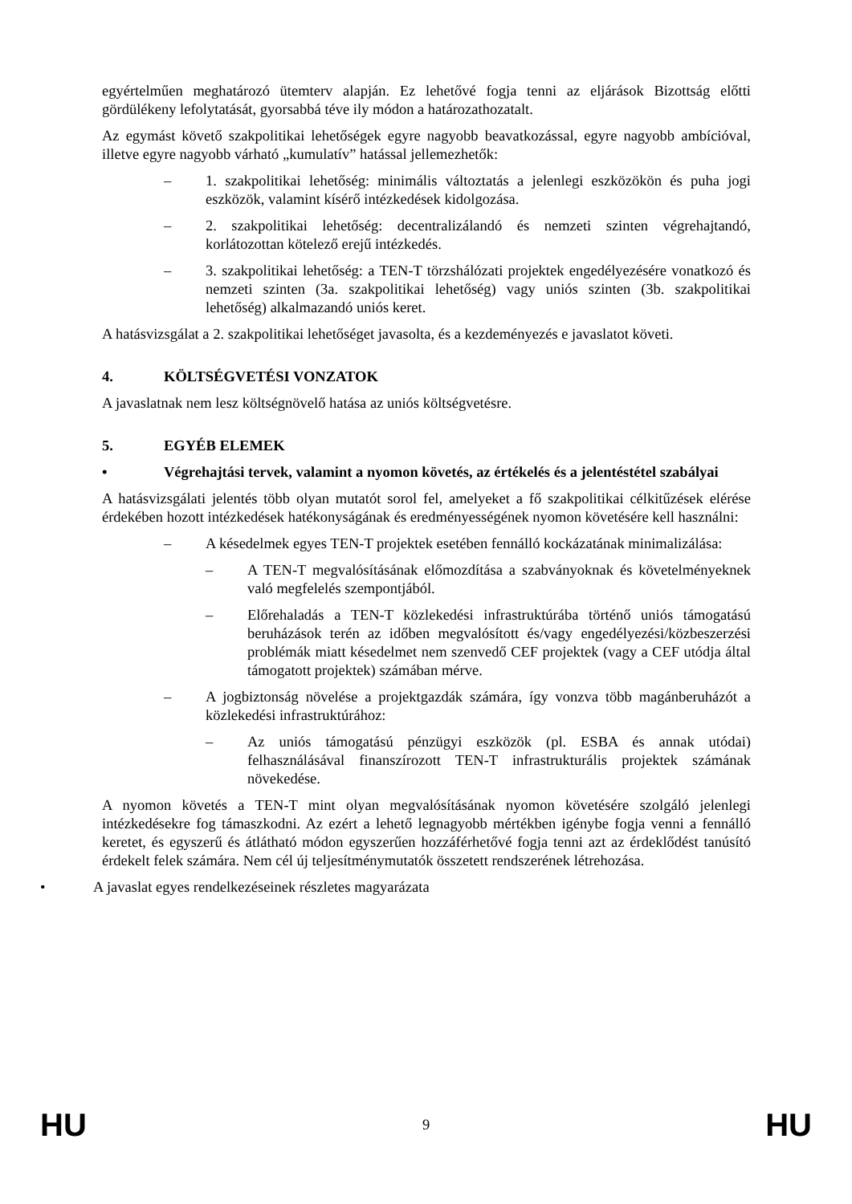egyértelműen meghatározó ütemterv alapján. Ez lehetővé fogja tenni az eljárások Bizottság előtti gördülékeny lefolytatását, gyorsabbá téve ily módon a határozathozatalt.
Az egymást követő szakpolitikai lehetőségek egyre nagyobb beavatkozással, egyre nagyobb ambícióval, illetve egyre nagyobb várható „kumulatív” hatással jellemezhetők:
– 1. szakpolitikai lehetőség: minimális változtatás a jelenlegi eszközökön és puha jogi eszközök, valamint kísérő intézkedések kidolgozása.
– 2. szakpolitikai lehetőség: decentralizálandó és nemzeti szinten végrehajtandó, korlátozottan kötelező erejű intézkedés.
– 3. szakpolitikai lehetőség: a TEN-T törzshálózati projektek engedélyezésére vonatkozó és nemzeti szinten (3a. szakpolitikai lehetőség) vagy uniós szinten (3b. szakpolitikai lehetőség) alkalmazandó uniós keret.
A hatásvizsgálat a 2. szakpolitikai lehetőséget javasolta, és a kezdeményezés e javaslatot követi.
4. KÖLTSÉGVETÉSI VONZATOK
A javaslatnak nem lesz költségnövelő hatása az uniós költségvetésre.
5. EGYÉB ELEMEK
• Végrehajtási tervek, valamint a nyomon követés, az értékelés és a jelentéstétel szabályai
A hatásvizsgálati jelentés több olyan mutatót sorol fel, amelyeket a fő szakpolitikai célkitűzések elérése érdekében hozott intézkedések hatékonyságának és eredményességének nyomon követésére kell használni:
– A késedelmek egyes TEN-T projektek esetében fennálló kockázatának minimalizálása:
– A TEN-T megvalósításának előmozdítása a szabványoknak és követelményeknek való megfelelés szempontjából.
– Előrehaladás a TEN-T közlekedési infrastruktúrába történő uniós támogatású beruházások terén az időben megvalósított és/vagy engedélyezési/közbeszerzési problémák miatt késedelmet nem szenvedő CEF projektek (vagy a CEF utódja által támogatott projektek) számában mérve.
– A jogbiztonság növelése a projektgazdák számára, így vonzva több magánberuházót a közlekedési infrastruktúrához:
– Az uniós támogatású pénzügyi eszközök (pl. ESBA és annak utódai) felhasználásával finanszírozott TEN-T infrastrukturális projektek számának növekedése.
A nyomon követés a TEN-T mint olyan megvalósításának nyomon követésére szolgáló jelenlegi intézkedésekre fog támaszkodni. Az ezért a lehető legnagyobb mértékben igénybe fogja venni a fennálló keretet, és egyszerű és átlátható módon egyszerűen hozzáférhetővé fogja tenni azt az érdeklődést tanúsító érdekelt felek számára. Nem cél új teljesítménymutatók összetett rendszerének létrehozása.
• A javaslat egyes rendelkezéseinek részletes magyarázata
HU 9 HU